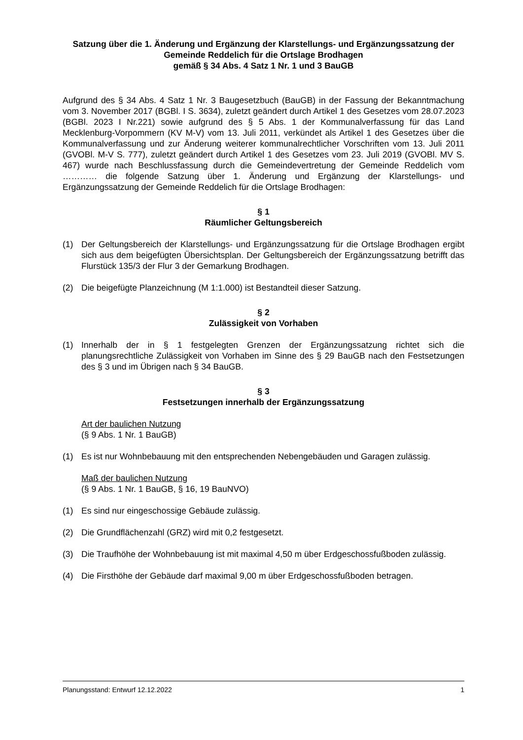Satzung über die 1. Änderung und Ergänzung der Klarstellungs- und Ergänzungssatzung der Gemeinde Reddelich für die Ortslage Brodhagen
gemäß § 34 Abs. 4 Satz 1 Nr. 1 und 3 BauGB
Aufgrund des § 34 Abs. 4 Satz 1 Nr. 3 Baugesetzbuch (BauGB) in der Fassung der Bekanntmachung vom 3. November 2017 (BGBl. I S. 3634), zuletzt geändert durch Artikel 1 des Gesetzes vom 28.07.2023 (BGBl. 2023 I Nr.221) sowie aufgrund des § 5 Abs. 1 der Kommunalverfassung für das Land Mecklenburg-Vorpommern (KV M-V) vom 13. Juli 2011, verkündet als Artikel 1 des Gesetzes über die Kommunalverfassung und zur Änderung weiterer kommunalrechtlicher Vorschriften vom 13. Juli 2011 (GVOBl. M-V S. 777), zuletzt geändert durch Artikel 1 des Gesetzes vom 23. Juli 2019 (GVOBl. MV S. 467) wurde nach Beschlussfassung durch die Gemeindevertretung der Gemeinde Reddelich vom ………… die folgende Satzung über 1. Änderung und Ergänzung der Klarstellungs- und Ergänzungssatzung der Gemeinde Reddelich für die Ortslage Brodhagen:
§ 1
Räumlicher Geltungsbereich
(1) Der Geltungsbereich der Klarstellungs- und Ergänzungssatzung für die Ortslage Brodhagen ergibt sich aus dem beigefügten Übersichtsplan. Der Geltungsbereich der Ergänzungssatzung betrifft das Flurstück 135/3 der Flur 3 der Gemarkung Brodhagen.
(2) Die beigefügte Planzeichnung (M 1:1.000) ist Bestandteil dieser Satzung.
§ 2
Zulässigkeit von Vorhaben
(1) Innerhalb der in § 1 festgelegten Grenzen der Ergänzungssatzung richtet sich die planungsrechtliche Zulässigkeit von Vorhaben im Sinne des § 29 BauGB nach den Festsetzungen des § 3 und im Übrigen nach § 34 BauGB.
§ 3
Festsetzungen innerhalb der Ergänzungssatzung
Art der baulichen Nutzung
(§ 9 Abs. 1 Nr. 1 BauGB)
(1) Es ist nur Wohnbebauung mit den entsprechenden Nebengebäuden und Garagen zulässig.
Maß der baulichen Nutzung
(§ 9 Abs. 1 Nr. 1 BauGB, § 16, 19 BauNVO)
(1) Es sind nur eingeschossige Gebäude zulässig.
(2) Die Grundflächenzahl (GRZ) wird mit 0,2 festgesetzt.
(3) Die Traufhöhe der Wohnbebauung ist mit maximal 4,50 m über Erdgeschossfußboden zulässig.
(4) Die Firsthöhe der Gebäude darf maximal 9,00 m über Erdgeschossfußboden betragen.
Planungsstand: Entwurf 12.12.2022 1